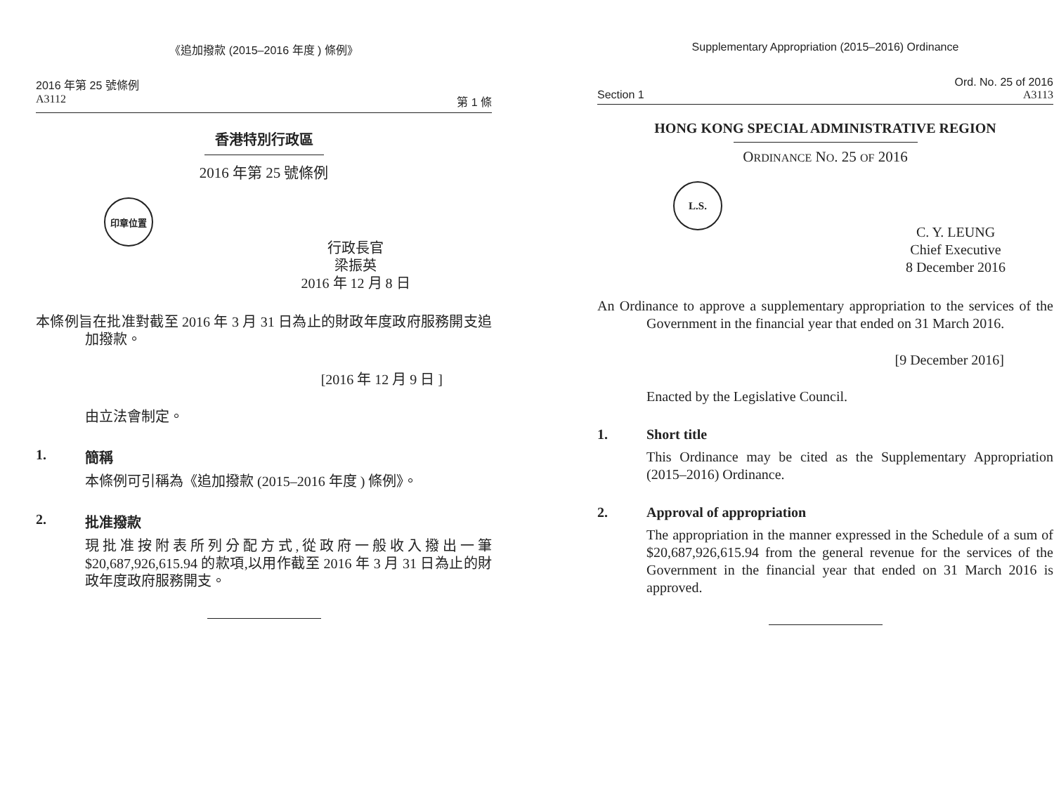《追加撥款 (2015–2016 年度 ) 條例》
2016 年第 25 號條例
A3112 第 1 條
香港特別行政區
2016 年第 25 號條例
印章位置
行政長官
梁振英
2016 年 12 月 8 日
本條例旨在批准對截至 2016 年 3 月 31 日為止的財政年度政府服務開支追加撥款。
[2016 年 12 月 9 日 ]
由立法會制定。
1. 簡稱
本條例可引稱為《追加撥款 (2015–2016 年度 ) 條例》。
2. 批准撥款
現批准按附表所列分配方式,從政府一般收入撥出一筆 $20,687,926,615.94 的款項,以用作截至 2016 年 3 月 31 日為止的財政年度政府服務開支。
Supplementary Appropriation (2015–2016) Ordinance
Ord. No. 25 of 2016
Section 1 A3113
HONG KONG SPECIAL ADMINISTRATIVE REGION
ORDINANCE NO. 25 OF 2016
L.S.
C. Y. LEUNG
Chief Executive
8 December 2016
An Ordinance to approve a supplementary appropriation to the services of the Government in the financial year that ended on 31 March 2016.
[9 December 2016]
Enacted by the Legislative Council.
1. Short title
This Ordinance may be cited as the Supplementary Appropriation (2015–2016) Ordinance.
2. Approval of appropriation
The appropriation in the manner expressed in the Schedule of a sum of $20,687,926,615.94 from the general revenue for the services of the Government in the financial year that ended on 31 March 2016 is approved.